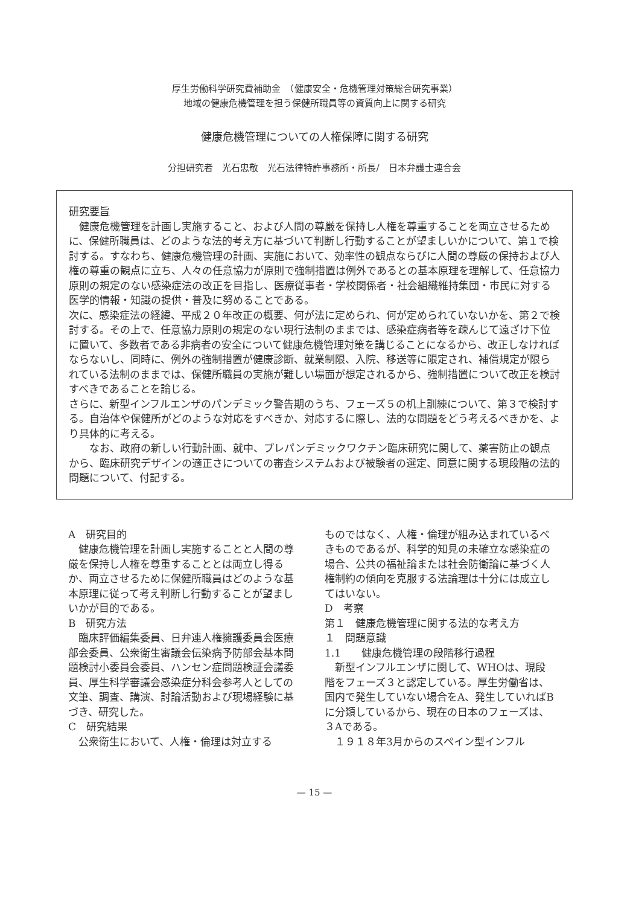厚生労働科学研究費補助金　（健康安全・危機管理対策総合研究事業）
地域の健康危機管理を担う保健所職員等の資質向上に関する研究
健康危機管理についての人権保障に関する研究
分担研究者　光石忠敬　光石法律特許事務所・所長/　日本弁護士連合会
研究要旨
　健康危機管理を計画し実施すること、および人間の尊厳を保持し人権を尊重することを両立させるために、保健所職員は、どのような法的考え方に基づいて判断し行動することが望ましいかについて、第１で検討する。すなわち、健康危機管理の計画、実施において、効率性の観点ならびに人間の尊厳の保持および人権の尊重の観点に立ち、人々の任意協力が原則で強制措置は例外であるとの基本原理を理解して、任意協力原則の規定のない感染症法の改正を目指し、医療従事者・学校関係者・社会組織維持集団・市民に対する医学的情報・知識の提供・普及に努めることである。
次に、感染症法の経緯、平成２０年改正の概要、何が法に定められ、何が定められていないかを、第２で検討する。その上で、任意協力原則の規定のない現行法制のままでは、感染症病者等を疎んじて遠ざけ下位に置いて、多数者である非病者の安全について健康危機管理対策を講じることになるから、改正しなければならないし、同時に、例外の強制措置が健康診断、就業制限、入院、移送等に限定され、補償規定が限られている法制のままでは、保健所職員の実施が難しい場面が想定されるから、強制措置について改正を検討すべきであることを論じる。
さらに、新型インフルエンザのパンデミック警告期のうち、フェーズ５の机上訓練について、第３で検討する。自治体や保健所がどのような対応をすべきか、対応するに際し、法的な問題をどう考えるべきかを、より具体的に考える。
　　なお、政府の新しい行動計画、就中、プレパンデミックワクチン臨床研究に関して、薬害防止の観点から、臨床研究デザインの適正さについての審査システムおよび被験者の選定、同意に関する現段階の法的問題について、付記する。
A　研究目的
　健康危機管理を計画し実施することと人間の尊厳を保持し人権を尊重することとは両立し得るか、両立させるために保健所職員はどのような基本原理に従って考え判断し行動することが望ましいかが目的である。
B　研究方法
　臨床評価編集委員、日弁連人権擁護委員会医療部会委員、公衆衛生審議会伝染病予防部会基本問題検討小委員会委員、ハンセン症問題検証会議委員、厚生科学審議会感染症分科会参考人としての文筆、調査、講演、討論活動および現場経験に基づき、研究した。
C　研究結果
　公衆衛生において、人権・倫理は対立する
ものではなく、人権・倫理が組み込まれているべきものであるが、科学的知見の未確立な感染症の場合、公共の福祉論または社会防衛論に基づく人権制約の傾向を克服する法論理は十分には成立してはいない。
D　考察
第１　健康危機管理に関する法的な考え方
１　問題意識
1.1　　健康危機管理の段階移行過程
　新型インフルエンザに関して、WHOは、現段階をフェーズ３と認定している。厚生労働省は、国内で発生していない場合をA、発生していればBに分類しているから、現在の日本のフェーズは、３Aである。
　１９１８年3月からのスペイン型インフル
— 15 —